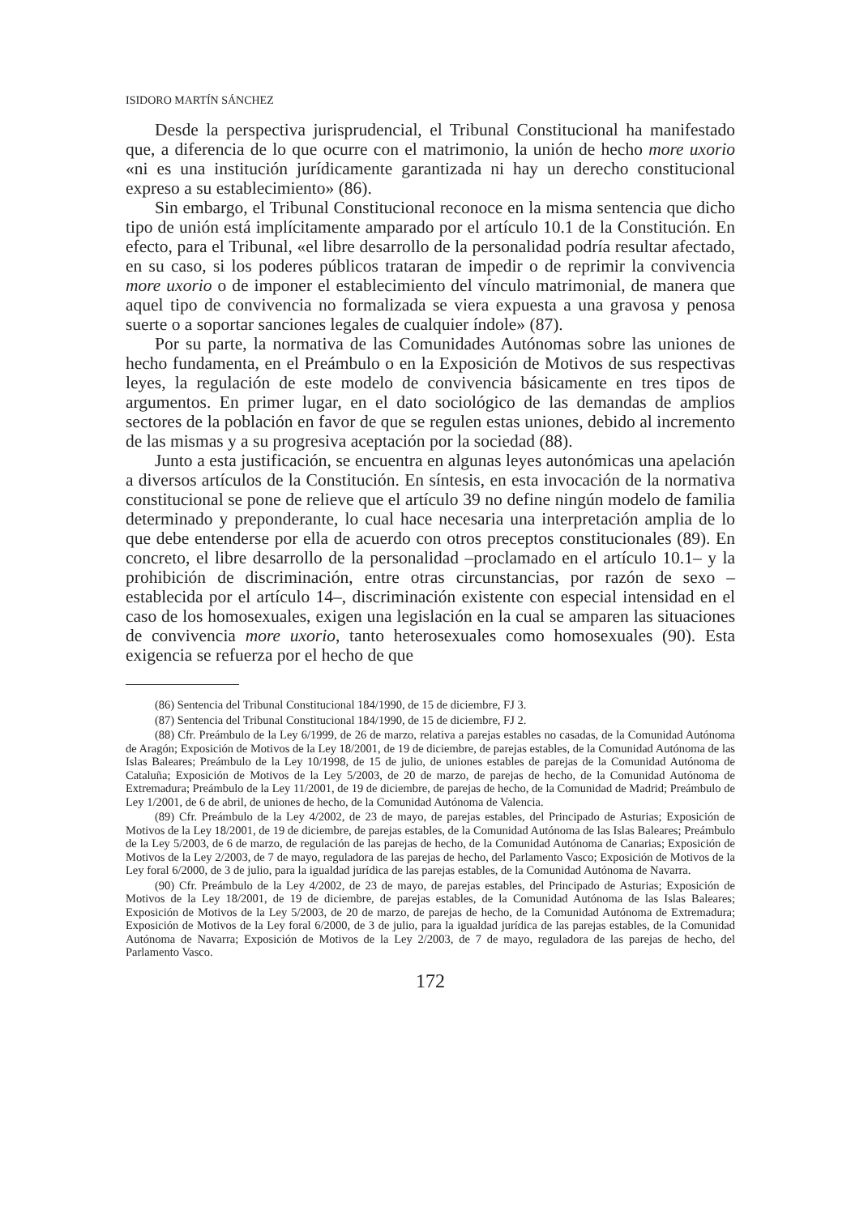ISIDORO MARTÍN SÁNCHEZ
Desde la perspectiva jurisprudencial, el Tribunal Constitucional ha manifestado que, a diferencia de lo que ocurre con el matrimonio, la unión de hecho more uxorio «ni es una institución jurídicamente garantizada ni hay un derecho constitucional expreso a su establecimiento» (86).
Sin embargo, el Tribunal Constitucional reconoce en la misma sentencia que dicho tipo de unión está implícitamente amparado por el artículo 10.1 de la Constitución. En efecto, para el Tribunal, «el libre desarrollo de la personalidad podría resultar afectado, en su caso, si los poderes públicos trataran de impedir o de reprimir la convivencia more uxorio o de imponer el establecimiento del vínculo matrimonial, de manera que aquel tipo de convivencia no formalizada se viera expuesta a una gravosa y penosa suerte o a soportar sanciones legales de cualquier índole» (87).
Por su parte, la normativa de las Comunidades Autónomas sobre las uniones de hecho fundamenta, en el Preámbulo o en la Exposición de Motivos de sus respectivas leyes, la regulación de este modelo de convivencia básicamente en tres tipos de argumentos. En primer lugar, en el dato sociológico de las demandas de amplios sectores de la población en favor de que se regulen estas uniones, debido al incremento de las mismas y a su progresiva aceptación por la sociedad (88).
Junto a esta justificación, se encuentra en algunas leyes autonómicas una apelación a diversos artículos de la Constitución. En síntesis, en esta invocación de la normativa constitucional se pone de relieve que el artículo 39 no define ningún modelo de familia determinado y preponderante, lo cual hace necesaria una interpretación amplia de lo que debe entenderse por ella de acuerdo con otros preceptos constitucionales (89). En concreto, el libre desarrollo de la personalidad –proclamado en el artículo 10.1– y la prohibición de discriminación, entre otras circunstancias, por razón de sexo –establecida por el artículo 14–, discriminación existente con especial intensidad en el caso de los homosexuales, exigen una legislación en la cual se amparen las situaciones de convivencia more uxorio, tanto heterosexuales como homosexuales (90). Esta exigencia se refuerza por el hecho de que
(86) Sentencia del Tribunal Constitucional 184/1990, de 15 de diciembre, FJ 3.
(87) Sentencia del Tribunal Constitucional 184/1990, de 15 de diciembre, FJ 2.
(88) Cfr. Preámbulo de la Ley 6/1999, de 26 de marzo, relativa a parejas estables no casadas, de la Comunidad Autónoma de Aragón; Exposición de Motivos de la Ley 18/2001, de 19 de diciembre, de parejas estables, de la Comunidad Autónoma de las Islas Baleares; Preámbulo de la Ley 10/1998, de 15 de julio, de uniones estables de parejas de la Comunidad Autónoma de Cataluña; Exposición de Motivos de la Ley 5/2003, de 20 de marzo, de parejas de hecho, de la Comunidad Autónoma de Extremadura; Preámbulo de la Ley 11/2001, de 19 de diciembre, de parejas de hecho, de la Comunidad de Madrid; Preámbulo de Ley 1/2001, de 6 de abril, de uniones de hecho, de la Comunidad Autónoma de Valencia.
(89) Cfr. Preámbulo de la Ley 4/2002, de 23 de mayo, de parejas estables, del Principado de Asturias; Exposición de Motivos de la Ley 18/2001, de 19 de diciembre, de parejas estables, de la Comunidad Autónoma de las Islas Baleares; Preámbulo de la Ley 5/2003, de 6 de marzo, de regulación de las parejas de hecho, de la Comunidad Autónoma de Canarias; Exposición de Motivos de la Ley 2/2003, de 7 de mayo, reguladora de las parejas de hecho, del Parlamento Vasco; Exposición de Motivos de la Ley foral 6/2000, de 3 de julio, para la igualdad jurídica de las parejas estables, de la Comunidad Autónoma de Navarra.
(90) Cfr. Preámbulo de la Ley 4/2002, de 23 de mayo, de parejas estables, del Principado de Asturias; Exposición de Motivos de la Ley 18/2001, de 19 de diciembre, de parejas estables, de la Comunidad Autónoma de las Islas Baleares; Exposición de Motivos de la Ley 5/2003, de 20 de marzo, de parejas de hecho, de la Comunidad Autónoma de Extremadura; Exposición de Motivos de la Ley foral 6/2000, de 3 de julio, para la igualdad jurídica de las parejas estables, de la Comunidad Autónoma de Navarra; Exposición de Motivos de la Ley 2/2003, de 7 de mayo, reguladora de las parejas de hecho, del Parlamento Vasco.
172